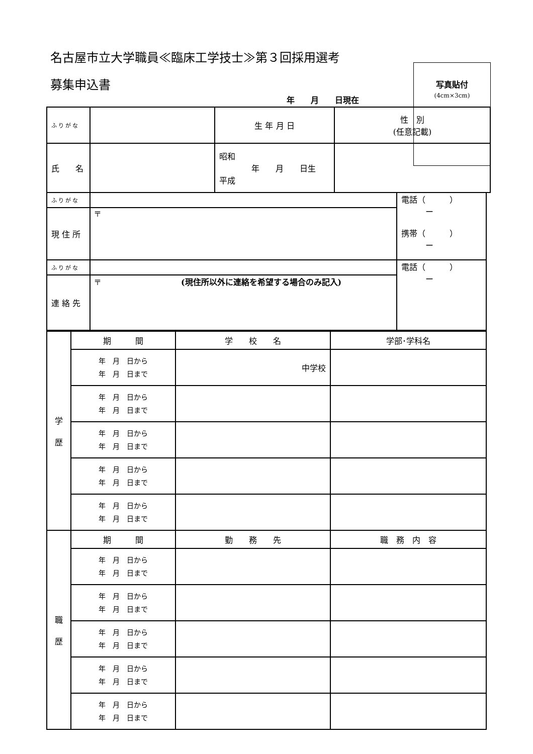名古屋市立大学職員≪臨床工学技士≫第３回採用選考
募集申込書
写真貼付
(4cm×3cm)
年　　月　　日現在
| ふりがな | | 生 年 月 日 | 性 別 (任意記載) |
| 氏 名 | | 昭和 年 月 日生 平成 | |
| ふりがな | | 電話（ ） ー 携帯（ ） ー |
| 現 住 所 | 〒 | |
| ふりがな | | 電話（ ） ー |
| 連 絡 先 | 〒 (現住所以外に連絡を希望する場合のみ記入) | |
| 学 歴 | 期 間 | 学 校 名 | 学部･学科名 |
| | 年 月 日から 年 月 日まで | 中学校 | |
| | 年 月 日から 年 月 日まで | | |
| | 年 月 日から 年 月 日まで | | |
| | 年 月 日から 年 月 日まで | | |
| | 年 月 日から 年 月 日まで | | |
| 職 歴 | 期 間 | 勤 務 先 | 職 務 内 容 |
| | 年 月 日から 年 月 日まで | | |
| | 年 月 日から 年 月 日まで | | |
| | 年 月 日から 年 月 日まで | | |
| | 年 月 日から 年 月 日まで | | |
| | 年 月 日から 年 月 日まで | | |